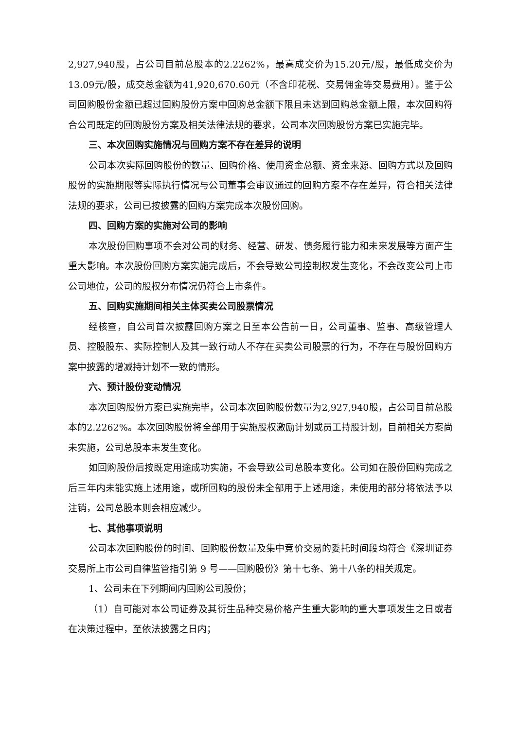2,927,940股，占公司目前总股本的2.2262%，最高成交价为15.20元/股，最低成交价为13.09元/股，成交总金额为41,920,670.60元（不含印花税、交易佣金等交易费用）。鉴于公司回购股份金额已超过回购股份方案中回购总金额下限且未达到回购总金额上限，本次回购符合公司既定的回购股份方案及相关法律法规的要求，公司本次回购股份方案已实施完毕。
三、本次回购实施情况与回购方案不存在差异的说明
公司本次实际回购股份的数量、回购价格、使用资金总额、资金来源、回购方式以及回购股份的实施期限等实际执行情况与公司董事会审议通过的回购方案不存在差异，符合相关法律法规的要求，公司已按披露的回购方案完成本次股份回购。
四、回购方案的实施对公司的影响
本次股份回购事项不会对公司的财务、经营、研发、债务履行能力和未来发展等方面产生重大影响。本次股份回购方案实施完成后，不会导致公司控制权发生变化，不会改变公司上市公司地位，公司的股权分布情况仍符合上市条件。
五、回购实施期间相关主体买卖公司股票情况
经核查，自公司首次披露回购方案之日至本公告前一日，公司董事、监事、高级管理人员、控股股东、实际控制人及其一致行动人不存在买卖公司股票的行为，不存在与股份回购方案中披露的增减持计划不一致的情形。
六、预计股份变动情况
本次回购股份方案已实施完毕，公司本次回购股份数量为2,927,940股，占公司目前总股本的2.2262%。本次回购股份将全部用于实施股权激励计划或员工持股计划，目前相关方案尚未实施，公司总股本未发生变化。
如回购股份后按既定用途成功实施，不会导致公司总股本变化。公司如在股份回购完成之后三年内未能实施上述用途，或所回购的股份未全部用于上述用途，未使用的部分将依法予以注销，公司总股本则会相应减少。
七、其他事项说明
公司本次回购股份的时间、回购股份数量及集中竞价交易的委托时间段均符合《深圳证券交易所上市公司自律监管指引第 9 号——回购股份》第十七条、第十八条的相关规定。
1、公司未在下列期间内回购公司股份；
（1）自可能对本公司证券及其衍生品种交易价格产生重大影响的重大事项发生之日或者在决策过程中，至依法披露之日内；